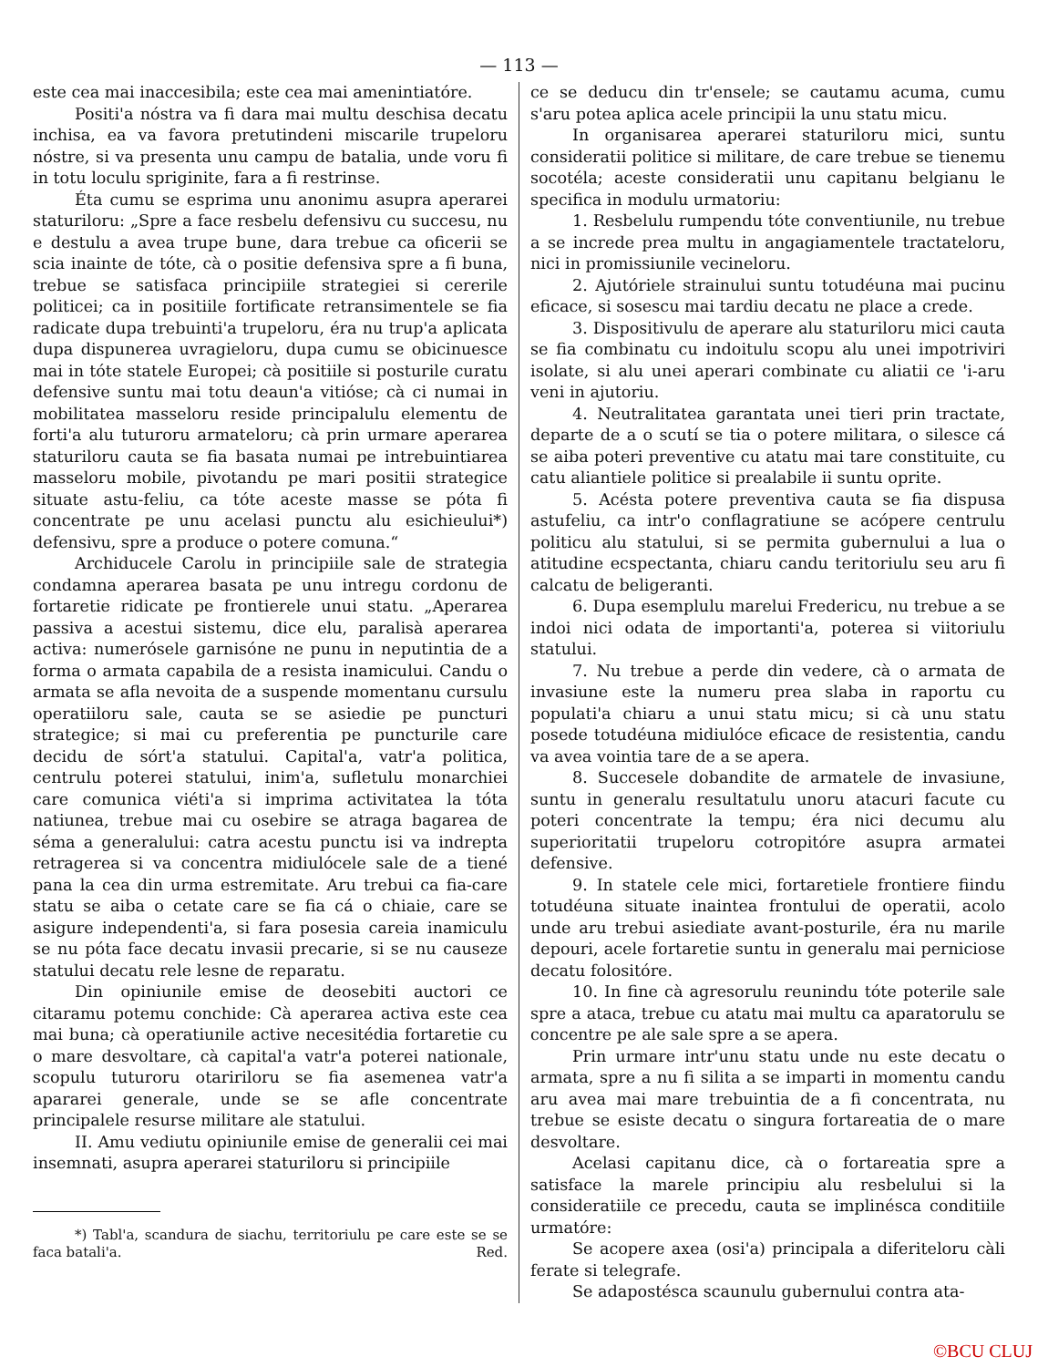— 113 —
este cea mai inaccesibila; este cea mai amenintiatóre.
Positi'a nóstra va fi dara mai multu deschisa decatu inchisa, ea va favora pretutindeni miscarile trupeloru nóstre, si va presenta unu campu de batalia, unde voru fi in totu loculu spriginite, fara a fi restrinse.
Éta cumu se esprima unu anonimu asupra aperarei staturiloru: „Spre a face resbelu defensivu cu succesu, nu e destulu a avea trupe bune, dara trebue ca oficerii se scia inainte de tóte, cà o positie defensiva spre a fi buna, trebue se satisfaca principiile strategiei si cererile politicei; ca in positiile fortificate retransimentele se fia radicate dupa trebuinti'a trupeloru, éra nu trup'a aplicata dupa dispunerea uvragieloru, dupa cumu se obicinuesce mai in tóte statele Europei; cà positiile si posturile curatu defensive suntu mai totu deaun'a vitióse; cà ci numai in mobilitatea masseloru reside principalulu elementu de forti'a alu tuturoru armateloru; cà prin urmare aperarea staturiloru cauta se fia basata numai pe intrebuintiarea masseloru mobile, pivotandu pe mari positii strategice situate astu-feliu, ca tóte aceste masse se póta fi concentrate pe unu acelasi punctu alu esichieului*) defensivu, spre a produce o potere comuna.“
Archiducele Carolu in principiile sale de strategia condamna aperarea basata pe unu intregu cordonu de fortaretie ridicate pe frontierele unui statu. „Aperarea passiva a acestui sistemu, dice elu, paralisà aperarea activa: numerósele garnisóne ne punu in neputintia de a forma o armata capabila de a resista inamicului. Candu o armata se afla nevoita de a suspende momentanu cursulu operatiiloru sale, cauta se se asiedie pe puncturi strategice; si mai cu preferentia pe puncturile care decidu de sórt'a statului. Capital'a, vatr'a politica, centrulu poterei statului, inim'a, sufletulu monarchiei care comunica viéti'a si imprima activitatea la tóta natiunea, trebue mai cu osebire se atraga bagarea de séma a generalului: catra acestu punctu isi va indrepta retragerea si va concentra midiulócele sale de a tiené pana la cea din urma estremitate. Aru trebui ca fia-care statu se aiba o cetate care se fia cá o chiaie, care se asigure independenti'a, si fara posesia careia inamiculu se nu póta face decatu invasii precarie, si se nu causeze statului decatu rele lesne de reparatu.
Din opiniunile emise de deosebiti auctori ce citaramu potemu conchide: Cà aperarea activa este cea mai buna; cà operatiunile active necesitédia fortaretie cu o mare desvoltare, cà capital'a vatr'a poterei nationale, scopulu tuturoru otaririloru se fia asemenea vatr'a apararei generale, unde se se afle concentrate principalele resurse militare ale statului.
II. Amu vediutu opiniunile emise de generalii cei mai insemnati, asupra aperarei staturiloru si principiile
*) Tabl'a, scandura de siachu, territoriulu pe care este se se faca batali'a. Red.
ce se deducu din tr'ensele; se cautamu acuma, cumu s'aru potea aplica acele principii la unu statu micu.
In organisarea aperarei staturiloru mici, suntu consideratii politice si militare, de care trebue se tienemu socotéla; aceste consideratii unu capitanu belgianu le specifica in modulu urmatoriu:
1. Resbelulu rumpendu tóte conventiunile, nu trebue a se increde prea multu in angagiamentele tractateloru, nici in promissiunile vecineloru.
2. Ajutóriele strainului suntu totudéuna mai pucinu eficace, si sosescu mai tardiu decatu ne place a crede.
3. Dispositivulu de aperare alu staturiloru mici cauta se fia combinatu cu indoitulu scopu alu unei impotriviri isolate, si alu unei aperari combinate cu aliatii ce 'i-aru veni in ajutoriu.
4. Neutralitatea garantata unei tieri prin tractate, departe de a o scutí se tia o potere militara, o silesce cá se aiba poteri preventive cu atatu mai tare constituite, cu catu aliantiele politice si prealabile ii suntu oprite.
5. Acésta potere preventiva cauta se fia dispusa astufeliu, ca intr'o conflagratiune se acópere centrulu politicu alu statului, si se permita gubernului a lua o atitudine ecspectanta, chiaru candu teritoriulu seu aru fi calcatu de beligeranti.
6. Dupa esemplulu marelui Fredericu, nu trebue a se indoi nici odata de importanti'a, poterea si viitoriulu statului.
7. Nu trebue a perde din vedere, cà o armata de invasiune este la numeru prea slaba in raportu cu populati'a chiaru a unui statu micu; si cà unu statu posede totudéuna midiulóce eficace de resistentia, candu va avea vointia tare de a se apera.
8. Succesele dobandite de armatele de invasiune, suntu in generalu resultatulu unoru atacuri facute cu poteri concentrate la tempu; éra nici decumu alu superioritatii trupeloru cotropitóre asupra armatei defensive.
9. In statele cele mici, fortaretiele frontiere fiindu totudéuna situate inaintea frontului de operatii, acolo unde aru trebui asiediate avant-posturile, éra nu marile depouri, acele fortaretie suntu in generalu mai perniciose decatu folositóre.
10. In fine cà agresorulu reunindu tóte poterile sale spre a ataca, trebue cu atatu mai multu ca aparatorulu se concentre pe ale sale spre a se apera.
Prin urmare intr'unu statu unde nu este decatu o armata, spre a nu fi silita a se imparti in momentu candu aru avea mai mare trebuintia de a fi concentrata, nu trebue se esiste decatu o singura fortareatia de o mare desvoltare.
Acelasi capitanu dice, cà o fortareatia spre a satisface la marele principiu alu resbelului si la consideratiile ce precedu, cauta se implinésca conditiile urmatóre:
Se acopere axea (osi'a) principala a diferiteloru càli ferate si telegrafe.
Se adapostésca scaunulu gubernului contra ata-
©BCU CLUJ